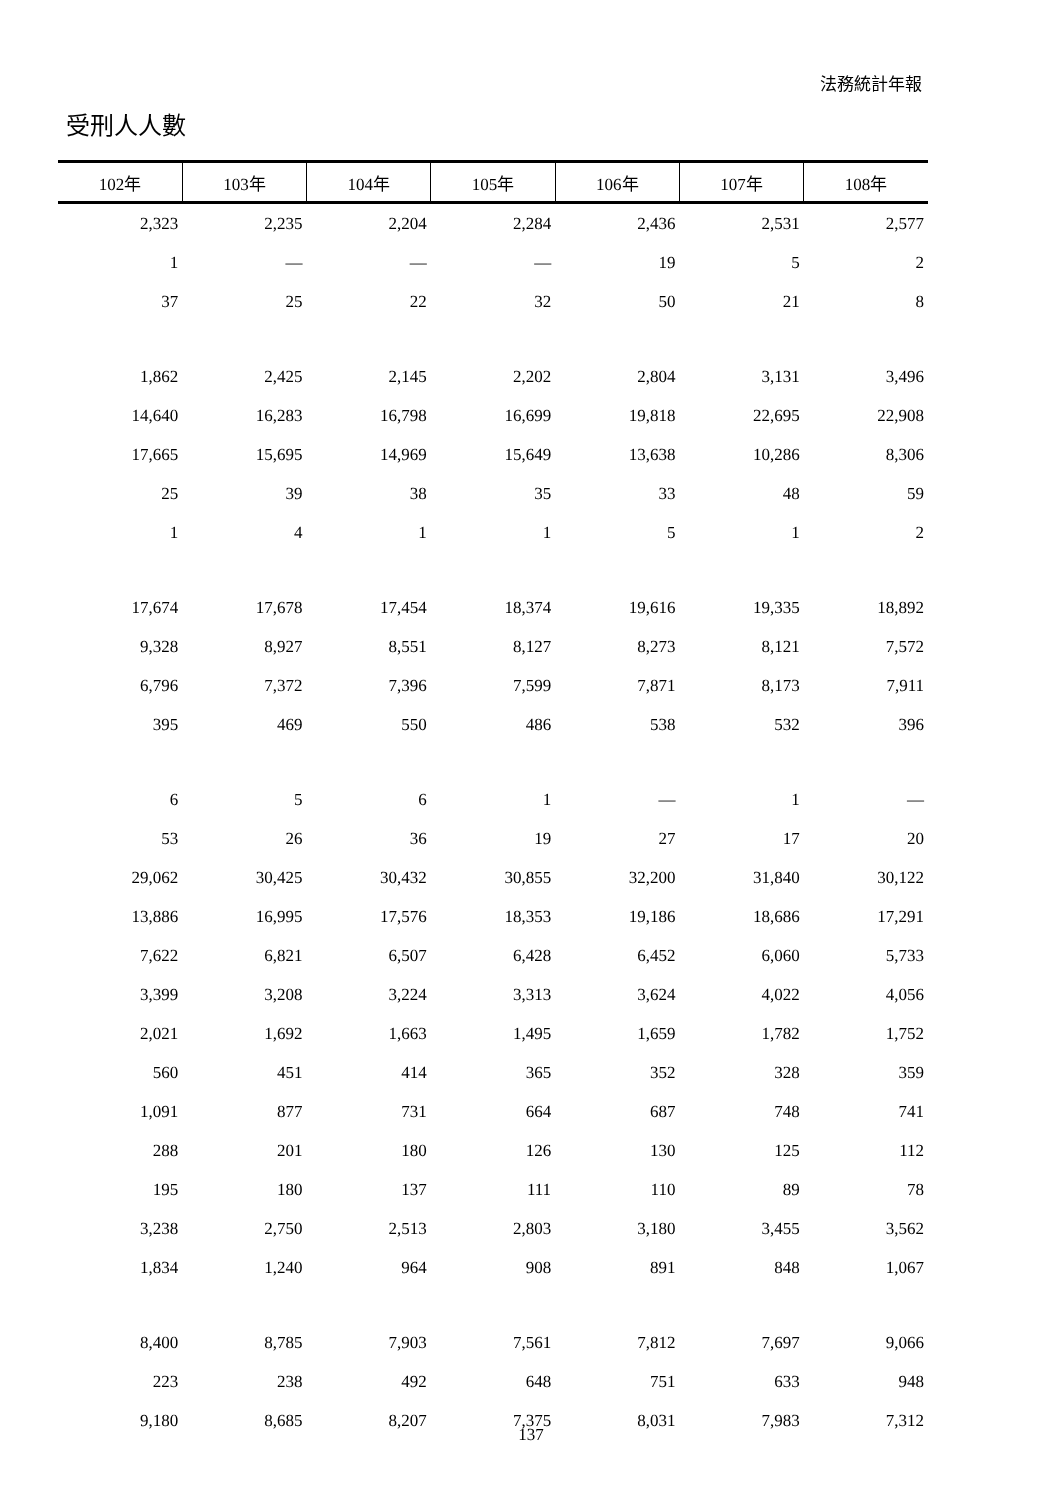法務統計年報
受刑人人數
| 102年 | 103年 | 104年 | 105年 | 106年 | 107年 | 108年 |
| --- | --- | --- | --- | --- | --- | --- |
| 2,323 | 2,235 | 2,204 | 2,284 | 2,436 | 2,531 | 2,577 |
| 1 | — | — | — | 19 | 5 | 2 |
| 37 | 25 | 22 | 32 | 50 | 21 | 8 |
| 1,862 | 2,425 | 2,145 | 2,202 | 2,804 | 3,131 | 3,496 |
| 14,640 | 16,283 | 16,798 | 16,699 | 19,818 | 22,695 | 22,908 |
| 17,665 | 15,695 | 14,969 | 15,649 | 13,638 | 10,286 | 8,306 |
| 25 | 39 | 38 | 35 | 33 | 48 | 59 |
| 1 | 4 | 1 | 1 | 5 | 1 | 2 |
| 17,674 | 17,678 | 17,454 | 18,374 | 19,616 | 19,335 | 18,892 |
| 9,328 | 8,927 | 8,551 | 8,127 | 8,273 | 8,121 | 7,572 |
| 6,796 | 7,372 | 7,396 | 7,599 | 7,871 | 8,173 | 7,911 |
| 395 | 469 | 550 | 486 | 538 | 532 | 396 |
| 6 | 5 | 6 | 1 | — | 1 | — |
| 53 | 26 | 36 | 19 | 27 | 17 | 20 |
| 29,062 | 30,425 | 30,432 | 30,855 | 32,200 | 31,840 | 30,122 |
| 13,886 | 16,995 | 17,576 | 18,353 | 19,186 | 18,686 | 17,291 |
| 7,622 | 6,821 | 6,507 | 6,428 | 6,452 | 6,060 | 5,733 |
| 3,399 | 3,208 | 3,224 | 3,313 | 3,624 | 4,022 | 4,056 |
| 2,021 | 1,692 | 1,663 | 1,495 | 1,659 | 1,782 | 1,752 |
| 560 | 451 | 414 | 365 | 352 | 328 | 359 |
| 1,091 | 877 | 731 | 664 | 687 | 748 | 741 |
| 288 | 201 | 180 | 126 | 130 | 125 | 112 |
| 195 | 180 | 137 | 111 | 110 | 89 | 78 |
| 3,238 | 2,750 | 2,513 | 2,803 | 3,180 | 3,455 | 3,562 |
| 1,834 | 1,240 | 964 | 908 | 891 | 848 | 1,067 |
| 8,400 | 8,785 | 7,903 | 7,561 | 7,812 | 7,697 | 9,066 |
| 223 | 238 | 492 | 648 | 751 | 633 | 948 |
| 9,180 | 8,685 | 8,207 | 7,375 | 8,031 | 7,983 | 7,312 |
137